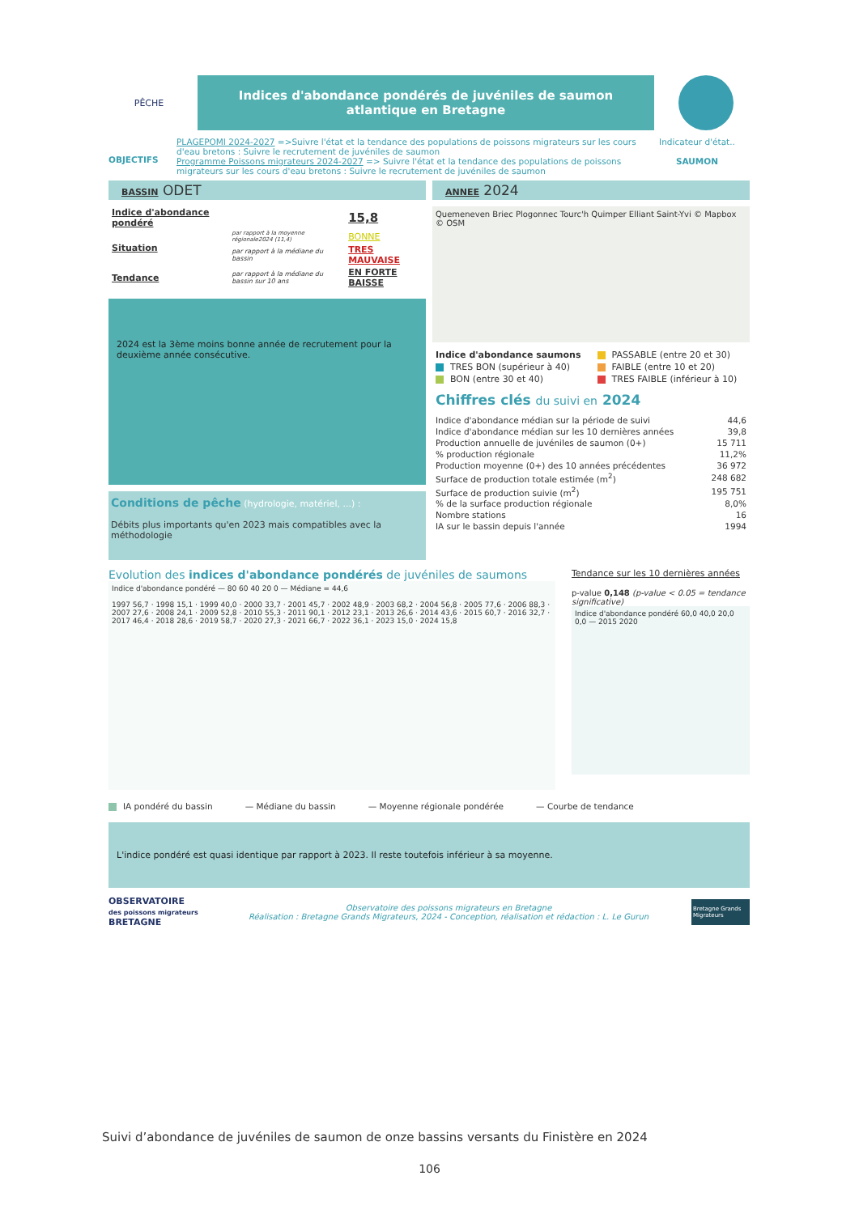PÊCHE
Indices d'abondance pondérés de juvéniles de saumon atlantique en Bretagne
OBJECTIFS
PLAGEPOMI 2024-2027 =>Suivre l'état et la tendance des populations de poissons migrateurs sur les cours d'eau bretons : Suivre le recrutement de juvéniles de saumon
Programme Poissons migrateurs 2024-2027 => Suivre l'état et la tendance des populations de poissons migrateurs sur les cours d'eau bretons : Suivre le recrutement de juvéniles de saumon
Indicateur d'état..
SAUMON
BASSIN ODET
| Indice d'abondance pondéré | | 15,8 |
| Situation | par rapport à la moyenne régionale2024 (11,4) | BONNE |
| | par rapport à la médiane du bassin | TRES MAUVAISE |
| Tendance | par rapport à la médiane du bassin sur 10 ans | EN FORTE BAISSE |
2024 est la 3ème moins bonne année de recrutement pour la deuxième année consécutive.
Conditions de pêche (hydrologie, matériel, ...) :
Débits plus importants qu'en 2023 mais compatibles avec la méthodologie
ANNEE 2024
Quemeneven Briec Plogonnec Tourc'h Quimper Elliant Saint-Yvi © Mapbox © OSM
| Indice d'abondance saumons | PASSABLE (entre 20 et 30) |
| TRES BON (supérieur à 40) | FAIBLE (entre 10 et 20) |
| BON (entre 30 et 40) | TRES FAIBLE (inférieur à 10) |
Chiffres clés du suivi en 2024
| Indice d'abondance médian sur la période de suivi | 44,6 |
| Indice d'abondance médian sur les 10 dernières années | 39,8 |
| Production annuelle de juvéniles de saumon (0+) | 15 711 |
| % production régionale | 11,2% |
| Production moyenne (0+) des 10 années précédentes | 36 972 |
| Surface de production totale estimée (m<sup>2</sup>) | 248 682 |
| Surface de production suivie (m<sup>2</sup>) | 195 751 |
| % de la surface production régionale | 8,0% |
| Nombre stations | 16 |
| IA sur le bassin depuis l'année | 1994 |
Evolution des indices d'abondance pondérés de juvéniles de saumons
Indice d'abondance pondéré — 80 60 40 20 0 — Médiane = 44,6
1997 56,7 · 1998 15,1 · 1999 40,0 · 2000 33,7 · 2001 45,7 · 2002 48,9 · 2003 68,2 · 2004 56,8 · 2005 77,6 · 2006 88,3 · 2007 27,6 · 2008 24,1 · 2009 52,8 · 2010 55,3 · 2011 90,1 · 2012 23,1 · 2013 26,6 · 2014 43,6 · 2015 60,7 · 2016 32,7 · 2017 46,4 · 2018 28,6 · 2019 58,7 · 2020 27,3 · 2021 66,7 · 2022 36,1 · 2023 15,0 · 2024 15,8
Tendance sur les 10 dernières années
p-value 0,148 (p-value < 0.05 = tendance significative)
Indice d'abondance pondéré 60,0 40,0 20,0 0,0 — 2015 2020
IA pondéré du bassin — Médiane du bassin — Moyenne régionale pondérée — Courbe de tendance
L'indice pondéré est quasi identique par rapport à 2023. Il reste toutefois inférieur à sa moyenne.
OBSERVATOIRE
des poissons migrateurs BRETAGNE
Observatoire des poissons migrateurs en Bretagne
Réalisation : Bretagne Grands Migrateurs, 2024 - Conception, réalisation et rédaction : L. Le Gurun
Bretagne Grands Migrateurs
Suivi d’abondance de juvéniles de saumon de onze bassins versants du Finistère en 2024
106